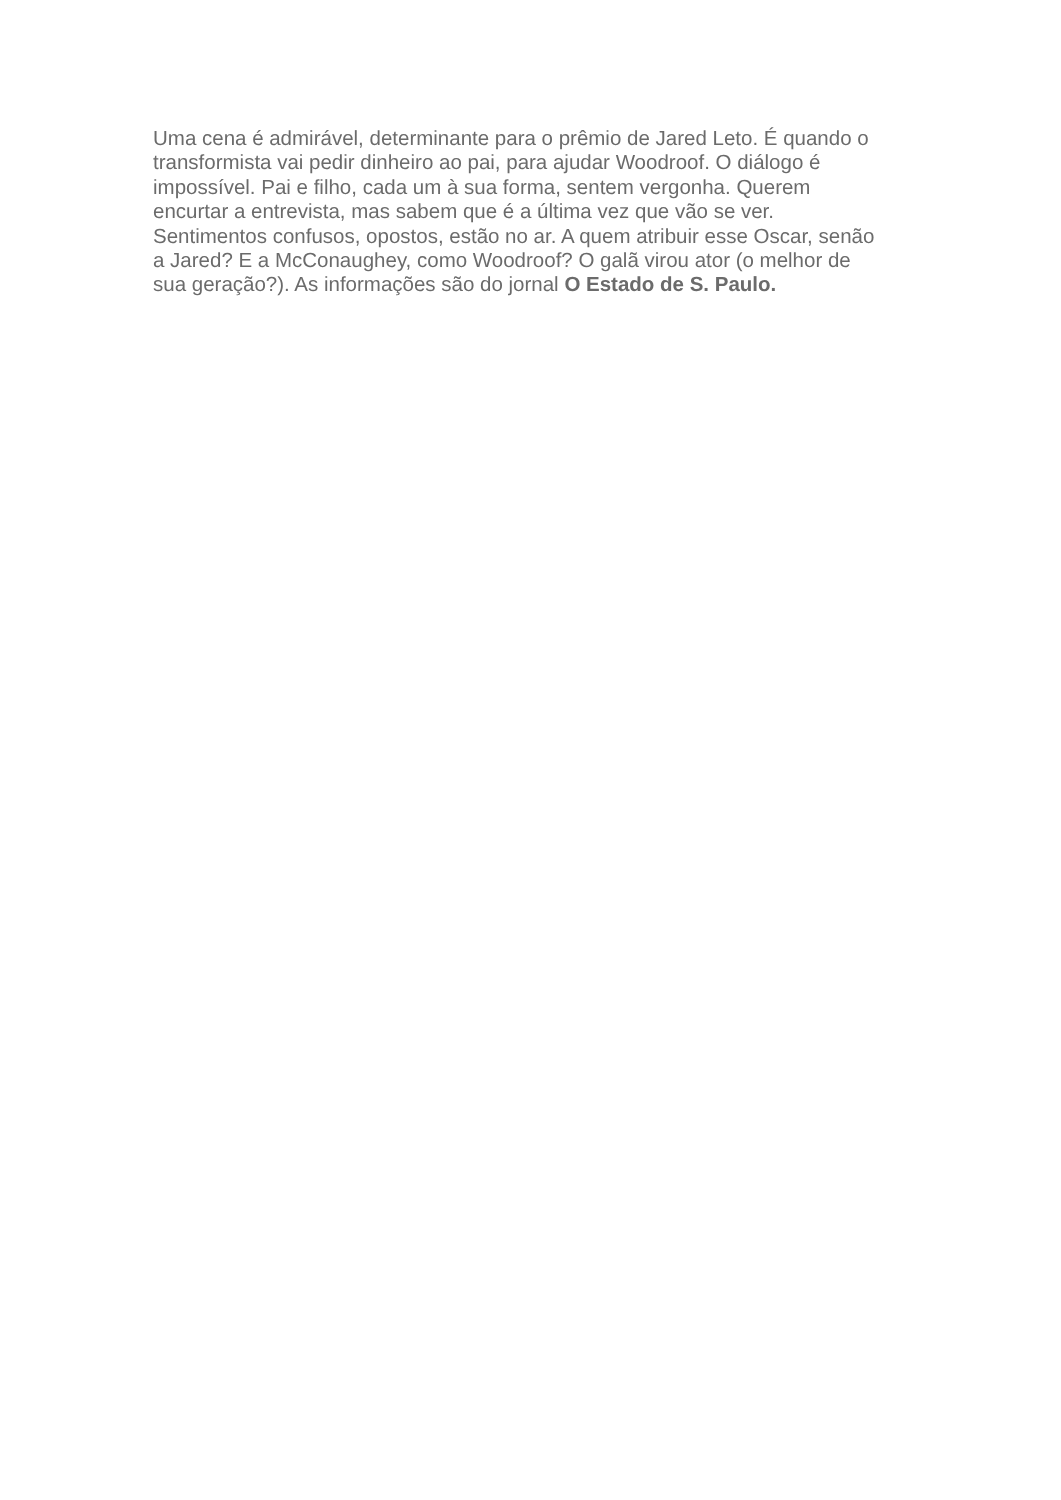Uma cena é admirável, determinante para o prêmio de Jared Leto. É quando o
transformista vai pedir dinheiro ao pai, para ajudar Woodroof. O diálogo é
impossível. Pai e filho, cada um à sua forma, sentem vergonha. Querem
encurtar a entrevista, mas sabem que é a última vez que vão se ver.
Sentimentos confusos, opostos, estão no ar. A quem atribuir esse Oscar, senão
a Jared? E a McConaughey, como Woodroof? O galã virou ator (o melhor de
sua geração?). As informações são do jornal O Estado de S. Paulo.